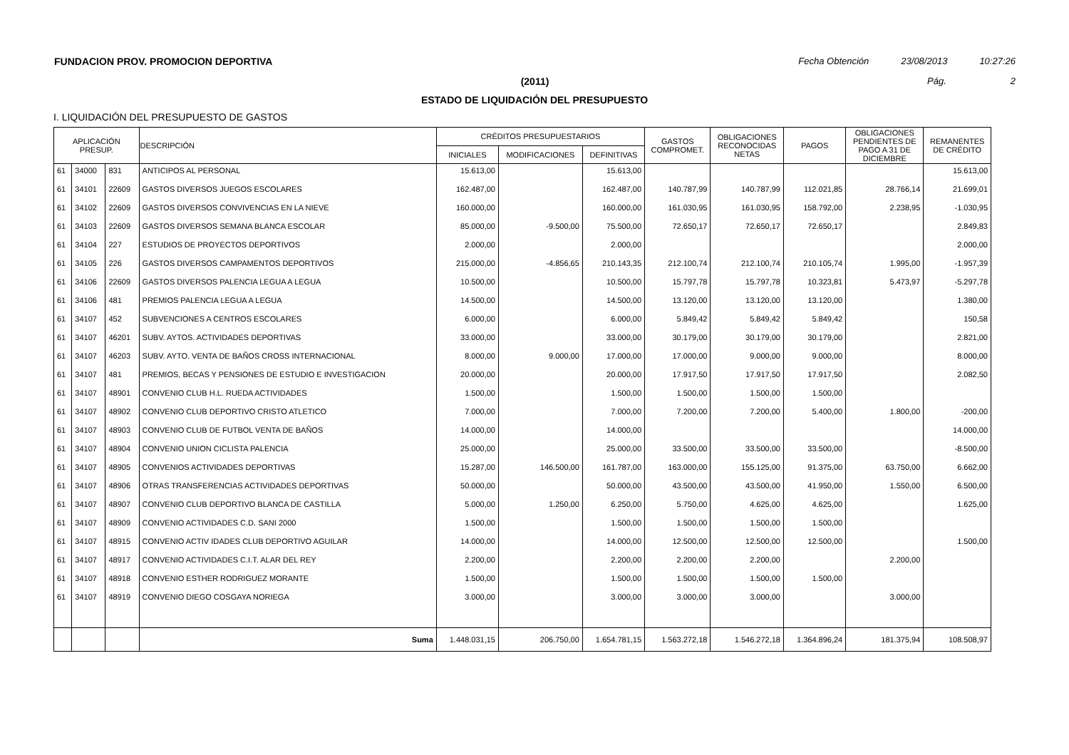FUNDACION PROV. PROMOCION DEPORTIVA Fecha Obtención 23/08/2013 10:27:26
(2011) Pág. 2
ESTADO DE LIQUIDACIÓN DEL PRESUPUESTO
I. LIQUIDACIÓN DEL PRESUPUESTO DE GASTOS
| APLICACIÓN PRESUP. | | | DESCRIPCIÓN | CRÉDITOS PRESUPUESTARIOS | | | GASTOS COMPROMET. | OBLIGACIONES RECONOCIDAS NETAS | PAGOS | OBLIGACIONES PENDIENTES DE PAGO A 31 DE DICIEMBRE | REMANENTES DE CRÉDITO |
| --- | --- | --- | --- | --- | --- | --- | --- | --- | --- | --- | --- |
| | | | | INICIALES | MODIFICACIONES | DEFINITIVAS | | | | | |
| 61 | 34000 | 831 | ANTICIPOS AL PERSONAL | 15.613,00 | | 15.613,00 | | | | | 15.613,00 |
| 61 | 34101 | 22609 | GASTOS DIVERSOS JUEGOS ESCOLARES | 162.487,00 | | 162.487,00 | 140.787,99 | 140.787,99 | 112.021,85 | 28.766,14 | 21.699,01 |
| 61 | 34102 | 22609 | GASTOS DIVERSOS CONVIVENCIAS EN LA NIEVE | 160.000,00 | | 160.000,00 | 161.030,95 | 161.030,95 | 158.792,00 | 2.238,95 | -1.030,95 |
| 61 | 34103 | 22609 | GASTOS DIVERSOS SEMANA BLANCA ESCOLAR | 85.000,00 | -9.500,00 | 75.500,00 | 72.650,17 | 72.650,17 | 72.650,17 | | 2.849,83 |
| 61 | 34104 | 227 | ESTUDIOS DE PROYECTOS DEPORTIVOS | 2.000,00 | | 2.000,00 | | | | | 2.000,00 |
| 61 | 34105 | 226 | GASTOS DIVERSOS CAMPAMENTOS DEPORTIVOS | 215.000,00 | -4.856,65 | 210.143,35 | 212.100,74 | 212.100,74 | 210.105,74 | 1.995,00 | -1.957,39 |
| 61 | 34106 | 22609 | GASTOS DIVERSOS PALENCIA LEGUA A LEGUA | 10.500,00 | | 10.500,00 | 15.797,78 | 15.797,78 | 10.323,81 | 5.473,97 | -5.297,78 |
| 61 | 34106 | 481 | PREMIOS PALENCIA LEGUA A LEGUA | 14.500,00 | | 14.500,00 | 13.120,00 | 13.120,00 | 13.120,00 | | 1.380,00 |
| 61 | 34107 | 452 | SUBVENCIONES A CENTROS ESCOLARES | 6.000,00 | | 6.000,00 | 5.849,42 | 5.849,42 | 5.849,42 | | 150,58 |
| 61 | 34107 | 46201 | SUBV. AYTOS. ACTIVIDADES DEPORTIVAS | 33.000,00 | | 33.000,00 | 30.179,00 | 30.179,00 | 30.179,00 | | 2.821,00 |
| 61 | 34107 | 46203 | SUBV. AYTO. VENTA DE BAÑOS CROSS INTERNACIONAL | 8.000,00 | 9.000,00 | 17.000,00 | 17.000,00 | 9.000,00 | 9.000,00 | | 8.000,00 |
| 61 | 34107 | 481 | PREMIOS, BECAS Y PENSIONES DE ESTUDIO E INVESTIGACION | 20.000,00 | | 20.000,00 | 17.917,50 | 17.917,50 | 17.917,50 | | 2.082,50 |
| 61 | 34107 | 48901 | CONVENIO CLUB H.L. RUEDA ACTIVIDADES | 1.500,00 | | 1.500,00 | 1.500,00 | 1.500,00 | 1.500,00 | | |
| 61 | 34107 | 48902 | CONVENIO CLUB DEPORTIVO CRISTO ATLETICO | 7.000,00 | | 7.000,00 | 7.200,00 | 7.200,00 | 5.400,00 | 1.800,00 | -200,00 |
| 61 | 34107 | 48903 | CONVENIO CLUB DE FUTBOL VENTA DE BAÑOS | 14.000,00 | | 14.000,00 | | | | | 14.000,00 |
| 61 | 34107 | 48904 | CONVENIO UNION CICLISTA PALENCIA | 25.000,00 | | 25.000,00 | 33.500,00 | 33.500,00 | 33.500,00 | | -8.500,00 |
| 61 | 34107 | 48905 | CONVENIOS ACTIVIDADES DEPORTIVAS | 15.287,00 | 146.500,00 | 161.787,00 | 163.000,00 | 155.125,00 | 91.375,00 | 63.750,00 | 6.662,00 |
| 61 | 34107 | 48906 | OTRAS TRANSFERENCIAS ACTIVIDADES DEPORTIVAS | 50.000,00 | | 50.000,00 | 43.500,00 | 43.500,00 | 41.950,00 | 1.550,00 | 6.500,00 |
| 61 | 34107 | 48907 | CONVENIO CLUB DEPORTIVO BLANCA DE CASTILLA | 5.000,00 | 1.250,00 | 6.250,00 | 5.750,00 | 4.625,00 | 4.625,00 | | 1.625,00 |
| 61 | 34107 | 48909 | CONVENIO ACTIVIDADES C.D. SANI 2000 | 1.500,00 | | 1.500,00 | 1.500,00 | 1.500,00 | 1.500,00 | | |
| 61 | 34107 | 48915 | CONVENIO ACTIV IDADES CLUB DEPORTIVO AGUILAR | 14.000,00 | | 14.000,00 | 12.500,00 | 12.500,00 | 12.500,00 | | 1.500,00 |
| 61 | 34107 | 48917 | CONVENIO ACTIVIDADES C.I.T. ALAR DEL REY | 2.200,00 | | 2.200,00 | 2.200,00 | 2.200,00 | | 2.200,00 | |
| 61 | 34107 | 48918 | CONVENIO ESTHER RODRIGUEZ MORANTE | 1.500,00 | | 1.500,00 | 1.500,00 | 1.500,00 | 1.500,00 | | |
| 61 | 34107 | 48919 | CONVENIO DIEGO COSGAYA NORIEGA | 3.000,00 | | 3.000,00 | 3.000,00 | 3.000,00 | | 3.000,00 | |
| | | | Suma | 1.448.031,15 | 206.750,00 | 1.654.781,15 | 1.563.272,18 | 1.546.272,18 | 1.364.896,24 | 181.375,94 | 108.508,97 |